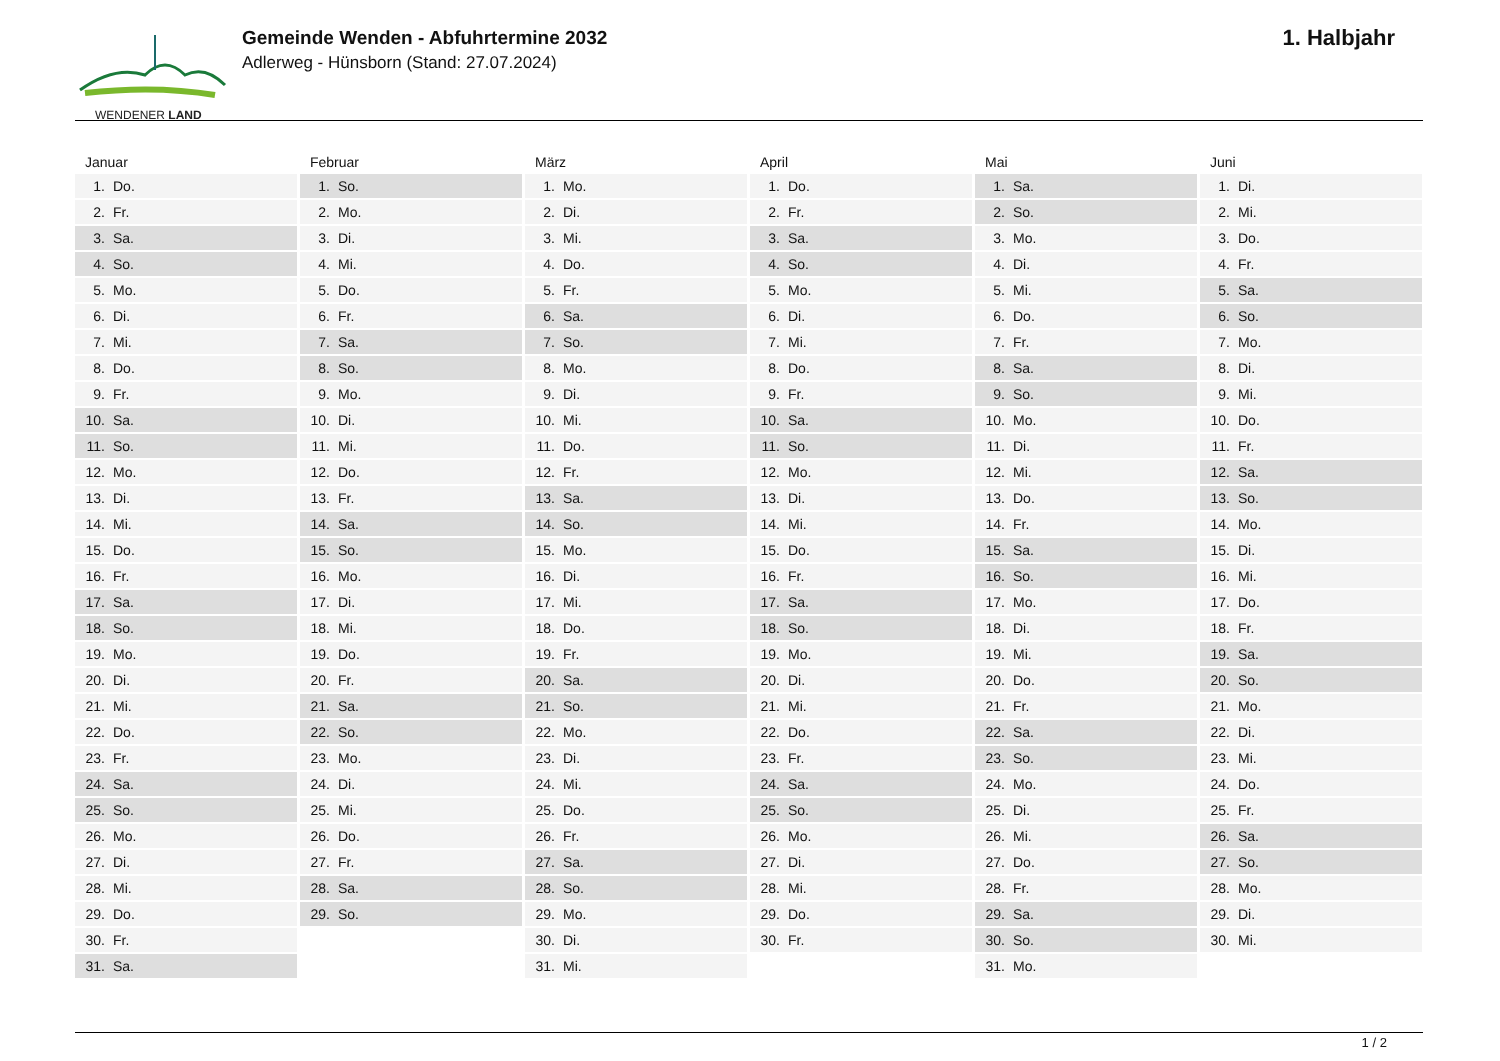WENDENER LAND
Gemeinde Wenden - Abfuhrtermine 2032
Adlerweg - Hünsborn (Stand: 27.07.2024)
1. Halbjahr
Januar
1. Do.
2. Fr.
3. Sa.
4. So.
5. Mo.
6. Di.
7. Mi.
8. Do.
9. Fr.
10. Sa.
11. So.
12. Mo.
13. Di.
14. Mi.
15. Do.
16. Fr.
17. Sa.
18. So.
19. Mo.
20. Di.
21. Mi.
22. Do.
23. Fr.
24. Sa.
25. So.
26. Mo.
27. Di.
28. Mi.
29. Do.
30. Fr.
31. Sa.
Februar
1. So.
2. Mo.
3. Di.
4. Mi.
5. Do.
6. Fr.
7. Sa.
8. So.
9. Mo.
10. Di.
11. Mi.
12. Do.
13. Fr.
14. Sa.
15. So.
16. Mo.
17. Di.
18. Mi.
19. Do.
20. Fr.
21. Sa.
22. So.
23. Mo.
24. Di.
25. Mi.
26. Do.
27. Fr.
28. Sa.
29. So.
März
1. Mo.
2. Di.
3. Mi.
4. Do.
5. Fr.
6. Sa.
7. So.
8. Mo.
9. Di.
10. Mi.
11. Do.
12. Fr.
13. Sa.
14. So.
15. Mo.
16. Di.
17. Mi.
18. Do.
19. Fr.
20. Sa.
21. So.
22. Mo.
23. Di.
24. Mi.
25. Do.
26. Fr.
27. Sa.
28. So.
29. Mo.
30. Di.
31. Mi.
April
1. Do.
2. Fr.
3. Sa.
4. So.
5. Mo.
6. Di.
7. Mi.
8. Do.
9. Fr.
10. Sa.
11. So.
12. Mo.
13. Di.
14. Mi.
15. Do.
16. Fr.
17. Sa.
18. So.
19. Mo.
20. Di.
21. Mi.
22. Do.
23. Fr.
24. Sa.
25. So.
26. Mo.
27. Di.
28. Mi.
29. Do.
30. Fr.
Mai
1. Sa.
2. So.
3. Mo.
4. Di.
5. Mi.
6. Do.
7. Fr.
8. Sa.
9. So.
10. Mo.
11. Di.
12. Mi.
13. Do.
14. Fr.
15. Sa.
16. So.
17. Mo.
18. Di.
19. Mi.
20. Do.
21. Fr.
22. Sa.
23. So.
24. Mo.
25. Di.
26. Mi.
27. Do.
28. Fr.
29. Sa.
30. So.
31. Mo.
Juni
1. Di.
2. Mi.
3. Do.
4. Fr.
5. Sa.
6. So.
7. Mo.
8. Di.
9. Mi.
10. Do.
11. Fr.
12. Sa.
13. So.
14. Mo.
15. Di.
16. Mi.
17. Do.
18. Fr.
19. Sa.
20. So.
21. Mo.
22. Di.
23. Mi.
24. Do.
25. Fr.
26. Sa.
27. So.
28. Mo.
29. Di.
30. Mi.
1 / 2